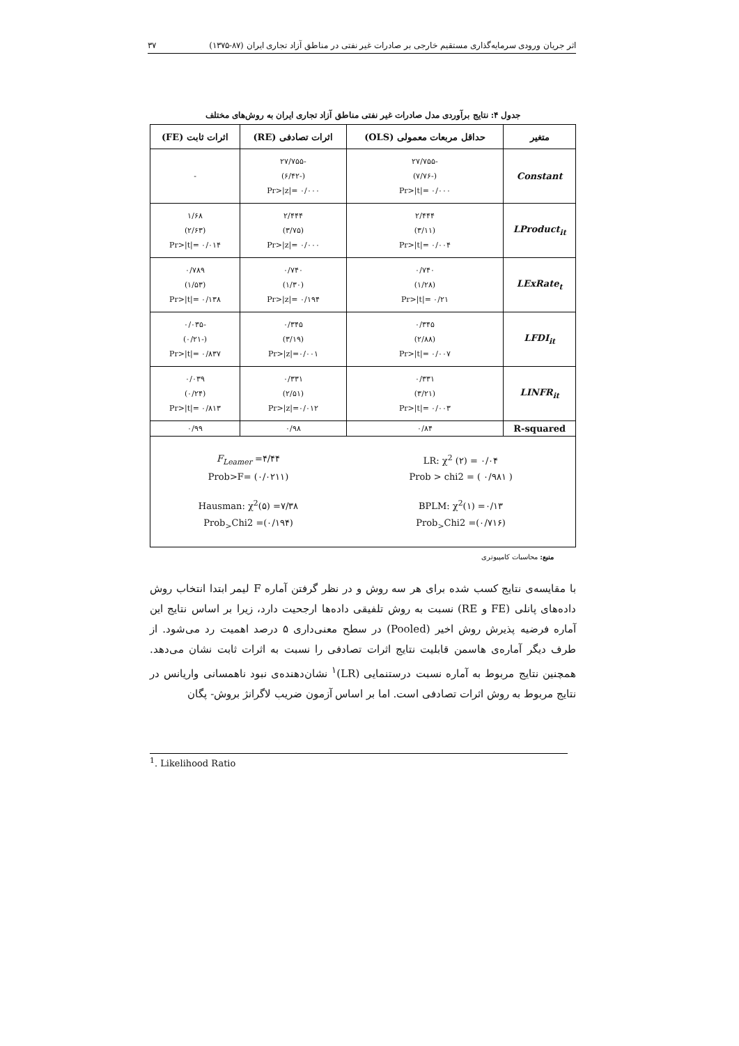۳۷ اثر جریان ورودی سرمایه‌گذاری مستقیم خارجی بر صادرات غیر نفتی در مناطق آزاد تجاری ایران (۸۷-۱۳۷۵)
جدول ۴: نتایج برآوردی مدل صادرات غیر نفتی مناطق آزاد تجاری ایران به روش‌های مختلف
| متغیر | حداقل مربعات معمولی (OLS) | اثرات تصادفی (RE) | اثرات ثابت (FE) |
| --- | --- | --- | --- |
| Constant | -۲۷/۷۵۵ (-۷/۷۶) Pr>/t/= ۰/۰۰۰ | -۲۷/۷۵۵ (-۶/۴۲) Pr>/z/= ۰/۰۰۰ | - |
| LProduct<sub>it</sub> | ۲/۴۴۴ (۳/۱۱) Pr>/t/= ۰/۰۰۴ | ۲/۴۴۴ (۳/۷۵) Pr>/z/= ۰/۰۰۰ | ۱/۶۸ (۲/۶۳) Pr>/t/= ۰/۰۱۴ |
| LExRate<sub>t</sub> | ۰/۷۴۰ (۱/۲۸) Pr>/t/= ۰/۲۱ | ۰/۷۴۰ (۱/۳۰) Pr>/z/= ۰/۱۹۴ | ۰/۷۸۹ (۱/۵۳) Pr>/t/= ۰/۱۳۸ |
| LFDI<sub>it</sub> | ۰/۳۴۵ (۲/۸۸) Pr>/t/= ۰/۰۰۷ | ۰/۳۴۵ (۳/۱۹) Pr>/z/=۰/۰۰۱ | -۰/۰۳۵ (-۰/۲۱) Pr>/t/= ۰/۸۳۷ |
| LINFR<sub>it</sub> | ۰/۳۳۱ (۳/۲۱) Pr>/t/= ۰/۰۰۳ | ۰/۳۳۱ (۲/۵۱) Pr>/z/=۰/۰۱۲ | ۰/۰۳۹ (۰/۲۴) Pr>/t/= ۰/۸۱۳ |
| R-squared | ۰/۸۴ | ۰/۹۸ | ۰/۹۹ |
| LR: χ<sup>2</sup> (۲) = ۰/۰۴ Prob > chi2 = ( ۰/۹۸۱ ) BPLM: χ<sup>2</sup>(۱) =۰/۱۳ Prob<sub>></sub>Chi2 =(۰/۷۱۶) | | F<sub>Leamer</sub> =۴/۴۴ Prob>F= (۰/۰۲۱۱) Hausman: χ<sup>2</sup>(۵) =۷/۳۸ Prob<sub>></sub>Chi2 =(۰/۱۹۴) | |
منبع: محاسبات کامپیوتری
با مقایسه‌ی نتایج کسب شده برای هر سه روش و در نظر گرفتن آماره F لیمر ابتدا انتخاب روش داده‌های پانلی (FE و RE) نسبت به روش تلفیقی داده‌ها ارجحیت دارد، زیرا بر اساس نتایج این آماره فرضیه پذیرش روش اخیر (Pooled) در سطح معنی‌داری ۵ درصد اهمیت رد می‌شود. از طرف دیگر آماره‌ی هاسمن قابلیت نتایج اثرات تصادفی را نسبت به اثرات ثابت نشان می‌دهد. همچنین نتایج مربوط به آماره نسبت درستنمایی (LR)<sup>۱</sup> نشان‌دهنده‌ی نبود ناهمسانی واریانس در نتایج مربوط به روش اثرات تصادفی است. اما بر اساس آزمون ضریب لاگرانژ بروش- پگان
<sup>1</sup>. Likelihood Ratio